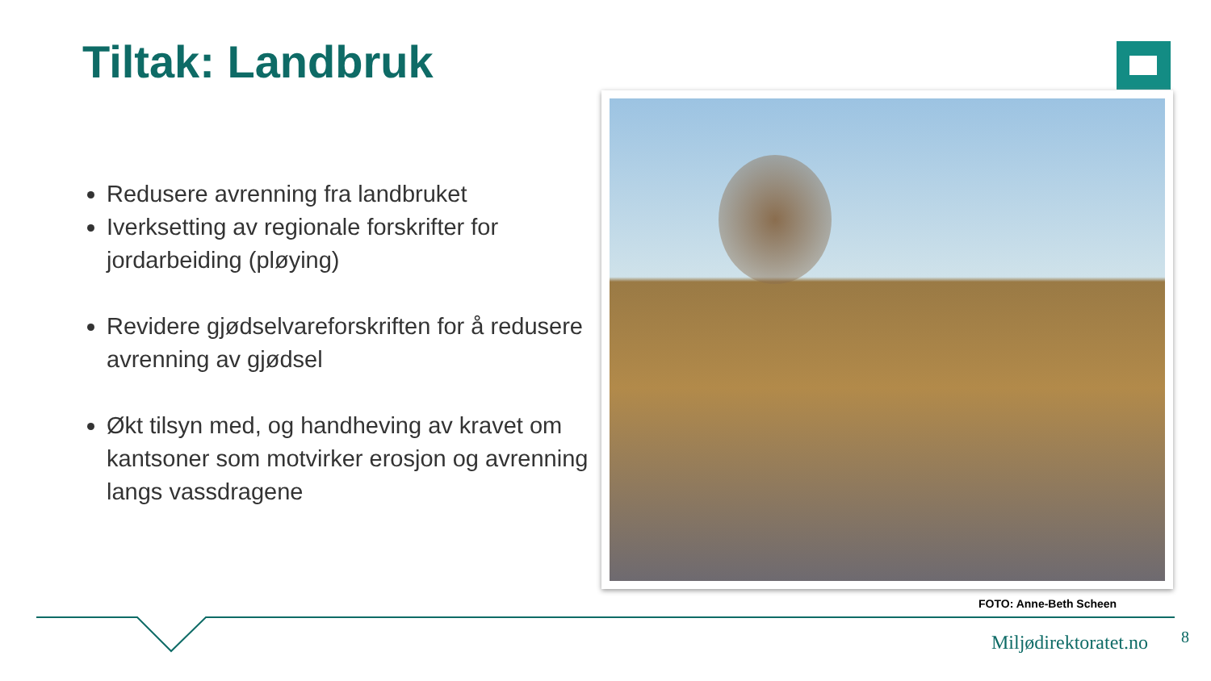Tiltak: Landbruk
Redusere avrenning fra landbruket
Iverksetting av regionale forskrifter for jordarbeiding (pløying)
Revidere gjødselvareforskriften for å redusere avrenning av gjødsel
Økt tilsyn med, og handheving av kravet om kantsoner som motvirker erosjon og avrenning langs vassdragene
FOTO: Anne-Beth Scheen
Miljødirektoratet.no 8